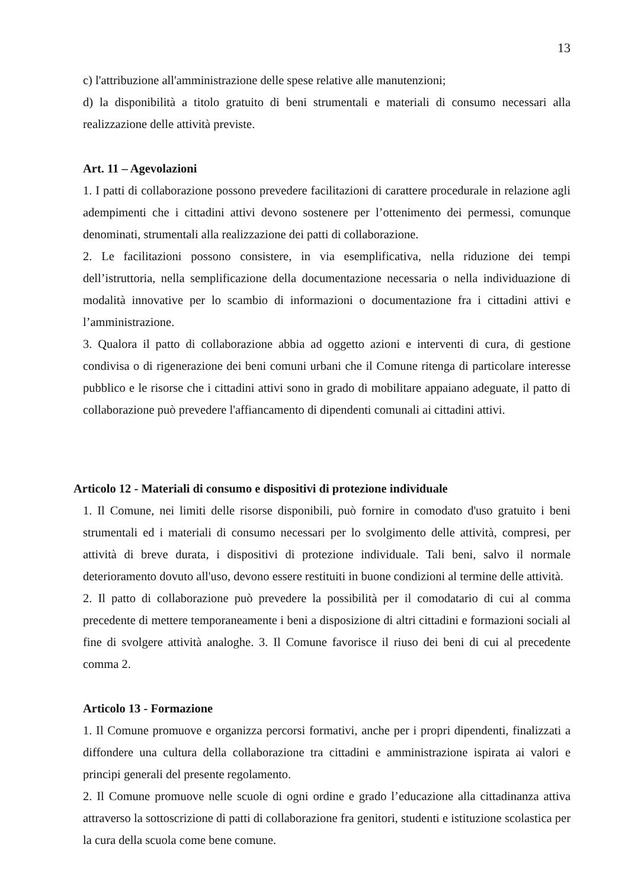13
c) l'attribuzione all'amministrazione delle spese relative alle manutenzioni;
d) la disponibilità a titolo gratuito di beni strumentali e materiali di consumo necessari alla realizzazione delle attività previste.
Art. 11 – Agevolazioni
1. I patti di collaborazione possono prevedere facilitazioni di carattere procedurale in relazione agli adempimenti che i cittadini attivi devono sostenere per l’ottenimento dei permessi, comunque denominati, strumentali alla realizzazione dei patti di collaborazione.
2. Le facilitazioni possono consistere, in via esemplificativa, nella riduzione dei tempi dell’istruttoria, nella semplificazione della documentazione necessaria o nella individuazione di modalità innovative per lo scambio di informazioni o documentazione fra i cittadini attivi e l’amministrazione.
3. Qualora il patto di collaborazione abbia ad oggetto azioni e interventi di cura, di gestione condivisa o di rigenerazione dei beni comuni urbani che il Comune ritenga di particolare interesse pubblico e le risorse che i cittadini attivi sono in grado di mobilitare appaiano adeguate, il patto di collaborazione può prevedere l'affiancamento di dipendenti comunali ai cittadini attivi.
Articolo 12 - Materiali di consumo e dispositivi di protezione individuale
1. Il Comune, nei limiti delle risorse disponibili, può fornire in comodato d'uso gratuito i beni strumentali ed i materiali di consumo necessari per lo svolgimento delle attività, compresi, per attività di breve durata, i dispositivi di protezione individuale. Tali beni, salvo il normale deterioramento dovuto all'uso, devono essere restituiti in buone condizioni al termine delle attività.
2. Il patto di collaborazione può prevedere la possibilità per il comodatario di cui al comma precedente di mettere temporaneamente i beni a disposizione di altri cittadini e formazioni sociali al fine di svolgere attività analoghe. 3. Il Comune favorisce il riuso dei beni di cui al precedente comma 2.
Articolo 13 - Formazione
1. Il Comune promuove e organizza percorsi formativi, anche per i propri dipendenti, finalizzati a diffondere una cultura della collaborazione tra cittadini e amministrazione ispirata ai valori e principi generali del presente regolamento.
2. Il Comune promuove nelle scuole di ogni ordine e grado l’educazione alla cittadinanza attiva attraverso la sottoscrizione di patti di collaborazione fra genitori, studenti e istituzione scolastica per la cura della scuola come bene comune.